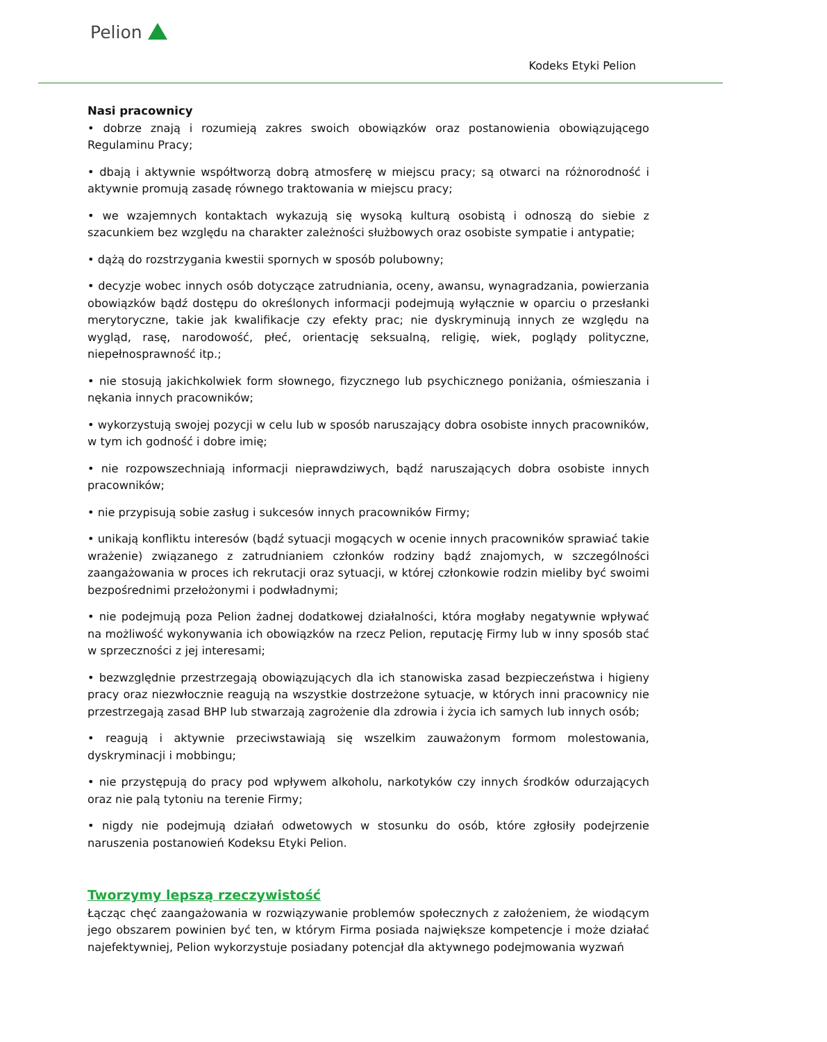Pelion
Kodeks Etyki Pelion
Nasi pracownicy
• dobrze znają i rozumieją zakres swoich obowiązków oraz postanowienia obowiązującego Regulaminu Pracy;
• dbają i aktywnie współtworzą dobrą atmosferę w miejscu pracy; są otwarci na różnorodność i aktywnie promują zasadę równego traktowania w miejscu pracy;
• we wzajemnych kontaktach wykazują się wysoką kulturą osobistą i odnoszą do siebie z szacunkiem bez względu na charakter zależności służbowych oraz osobiste sympatie i antypatie;
• dążą do rozstrzygania kwestii spornych w sposób polubowny;
• decyzje wobec innych osób dotyczące zatrudniania, oceny, awansu, wynagradzania, powierzania obowiązków bądź dostępu do określonych informacji podejmują wyłącznie w oparciu o przesłanki merytoryczne, takie jak kwalifikacje czy efekty prac; nie dyskryminują innych ze względu na wygląd, rasę, narodowość, płeć, orientację seksualną, religię, wiek, poglądy polityczne, niepełnosprawność itp.;
• nie stosują jakichkolwiek form słownego, fizycznego lub psychicznego poniżania, ośmieszania i nękania innych pracowników;
• wykorzystują swojej pozycji w celu lub w sposób naruszający dobra osobiste innych pracowników, w tym ich godność i dobre imię;
• nie rozpowszechniają informacji nieprawdziwych, bądź naruszających dobra osobiste innych pracowników;
• nie przypisują sobie zasług i sukcesów innych pracowników Firmy;
• unikają konfliktu interesów (bądź sytuacji mogących w ocenie innych pracowników sprawiać takie wrażenie) związanego z zatrudnianiem członków rodziny bądź znajomych, w szczególności zaangażowania w proces ich rekrutacji oraz sytuacji, w której członkowie rodzin mieliby być swoimi bezpośrednimi przełożonymi i podwładnymi;
• nie podejmują poza Pelion żadnej dodatkowej działalności, która mogłaby negatywnie wpływać na możliwość wykonywania ich obowiązków na rzecz Pelion, reputację Firmy lub w inny sposób stać w sprzeczności z jej interesami;
• bezwzględnie przestrzegają obowiązujących dla ich stanowiska zasad bezpieczeństwa i higieny pracy oraz niezwłocznie reagują na wszystkie dostrzeżone sytuacje, w których inni pracownicy nie przestrzegają zasad BHP lub stwarzają zagrożenie dla zdrowia i życia ich samych lub innych osób;
• reagują i aktywnie przeciwstawiają się wszelkim zauważonym formom molestowania, dyskryminacji i mobbingu;
• nie przystępują do pracy pod wpływem alkoholu, narkotyków czy innych środków odurzających oraz nie palą tytoniu na terenie Firmy;
• nigdy nie podejmują działań odwetowych w stosunku do osób, które zgłosiły podejrzenie naruszenia postanowień Kodeksu Etyki Pelion.
Tworzymy lepszą rzeczywistość
Łącząc chęć zaangażowania w rozwiązywanie problemów społecznych z założeniem, że wiodącym jego obszarem powinien być ten, w którym Firma posiada największe kompetencje i może działać najefektywniej, Pelion wykorzystuje posiadany potencjał dla aktywnego podejmowania wyzwań